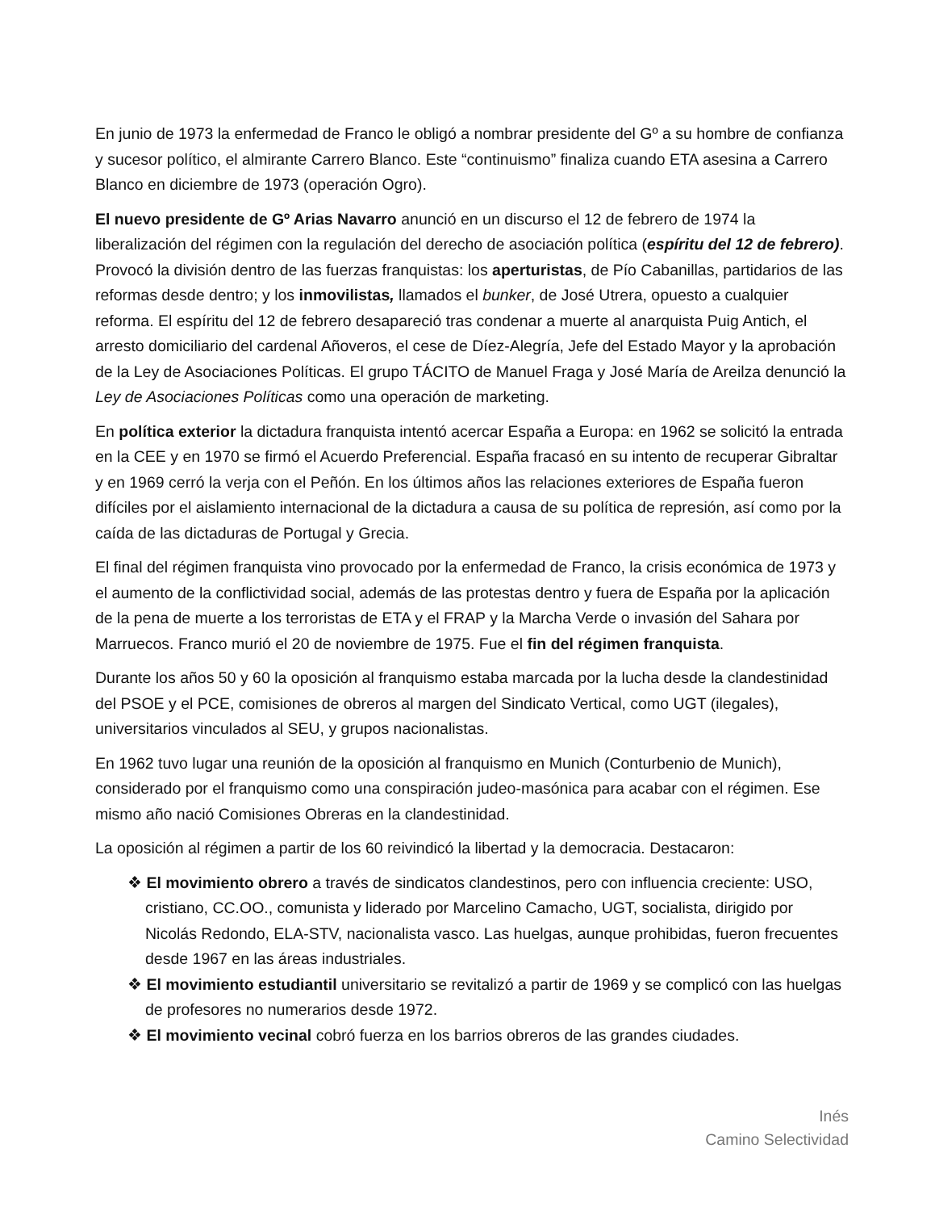En junio de 1973 la enfermedad de Franco le obligó a nombrar presidente del Gº a su hombre de confianza y sucesor político, el almirante Carrero Blanco. Este “continuismo” finaliza cuando ETA asesina a Carrero Blanco en diciembre de 1973 (operación Ogro).
El nuevo presidente de Gº Arias Navarro anunció en un discurso el 12 de febrero de 1974 la liberalización del régimen con la regulación del derecho de asociación política (espíritu del 12 de febrero). Provocó la división dentro de las fuerzas franquistas: los aperturistas, de Pío Cabanillas, partidarios de las reformas desde dentro; y los inmovilistas, llamados el bunker, de José Utrera, opuesto a cualquier reforma. El espíritu del 12 de febrero desapareció tras condenar a muerte al anarquista Puig Antich, el arresto domiciliario del cardenal Añoveros, el cese de Díez-Alegría, Jefe del Estado Mayor y la aprobación de la Ley de Asociaciones Políticas. El grupo TÁCITO de Manuel Fraga y José María de Areilza denunció la Ley de Asociaciones Políticas como una operación de marketing.
En política exterior la dictadura franquista intentó acercar España a Europa: en 1962 se solicitó la entrada en la CEE y en 1970 se firmó el Acuerdo Preferencial. España fracasó en su intento de recuperar Gibraltar y en 1969 cerró la verja con el Peñón. En los últimos años las relaciones exteriores de España fueron difíciles por el aislamiento internacional de la dictadura a causa de su política de represión, así como por la caída de las dictaduras de Portugal y Grecia.
El final del régimen franquista vino provocado por la enfermedad de Franco, la crisis económica de 1973 y el aumento de la conflictividad social, además de las protestas dentro y fuera de España por la aplicación de la pena de muerte a los terroristas de ETA y el FRAP y la Marcha Verde o invasión del Sahara por Marruecos. Franco murió el 20 de noviembre de 1975. Fue el fin del régimen franquista.
Durante los años 50 y 60 la oposición al franquismo estaba marcada por la lucha desde la clandestinidad del PSOE y el PCE, comisiones de obreros al margen del Sindicato Vertical, como UGT (ilegales), universitarios vinculados al SEU, y grupos nacionalistas.
En 1962 tuvo lugar una reunión de la oposición al franquismo en Munich (Conturbenio de Munich), considerado por el franquismo como una conspiración judeo-masónica para acabar con el régimen. Ese mismo año nació Comisiones Obreras en la clandestinidad.
La oposición al régimen a partir de los 60 reivindicó la libertad y la democracia. Destacaron:
❖ El movimiento obrero a través de sindicatos clandestinos, pero con influencia creciente: USO, cristiano, CC.OO., comunista y liderado por Marcelino Camacho, UGT, socialista, dirigido por Nicolás Redondo, ELA-STV, nacionalista vasco. Las huelgas, aunque prohibidas, fueron frecuentes desde 1967 en las áreas industriales.
❖ El movimiento estudiantil universitario se revitalizó a partir de 1969 y se complicó con las huelgas de profesores no numerarios desde 1972.
❖ El movimiento vecinal cobró fuerza en los barrios obreros de las grandes ciudades.
Inés
Camino Selectividad